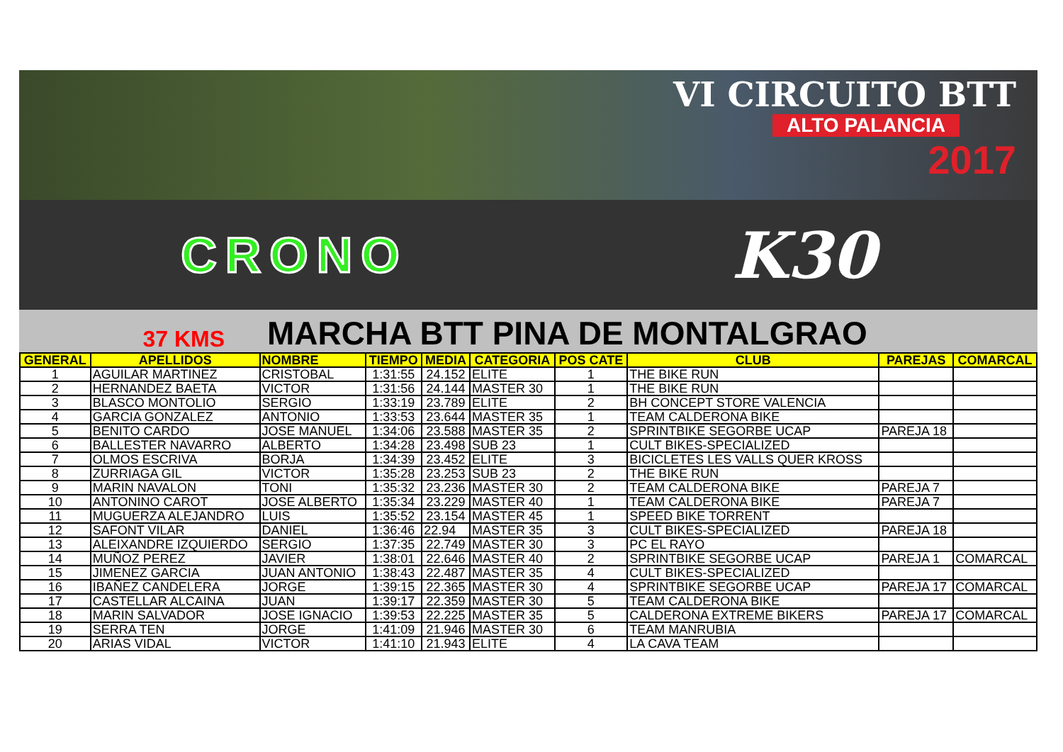VI CIRCUITO BTT
ALTO PALANCIA
2017
CRONO
K30
37 KMS
MARCHA BTT PINA DE MONTALGRAO
| GENERAL | APELLIDOS | NOMBRE | TIEMPO | MEDIA | CATEGORIA | POS CATE | CLUB | PAREJAS | COMARCAL |
| --- | --- | --- | --- | --- | --- | --- | --- | --- | --- |
| 1 | AGUILAR MARTINEZ | CRISTOBAL | 1:31:55 | 24.152 | ELITE | 1 | THE BIKE RUN | | |
| 2 | HERNANDEZ BAETA | VICTOR | 1:31:56 | 24.144 | MASTER 30 | 1 | THE BIKE RUN | | |
| 3 | BLASCO MONTOLIO | SERGIO | 1:33:19 | 23.789 | ELITE | 2 | BH CONCEPT STORE VALENCIA | | |
| 4 | GARCIA GONZALEZ | ANTONIO | 1:33:53 | 23.644 | MASTER 35 | 1 | TEAM CALDERONA BIKE | | |
| 5 | BENITO CARDO | JOSE MANUEL | 1:34:06 | 23.588 | MASTER 35 | 2 | SPRINTBIKE SEGORBE UCAP | PAREJA 18 | |
| 6 | BALLESTER NAVARRO | ALBERTO | 1:34:28 | 23.498 | SUB 23 | 1 | CULT BIKES-SPECIALIZED | | |
| 7 | OLMOS ESCRIVA | BORJA | 1:34:39 | 23.452 | ELITE | 3 | BICICLETES LES VALLS QUER KROSS | | |
| 8 | ZURRIAGA GIL | VICTOR | 1:35:28 | 23.253 | SUB 23 | 2 | THE BIKE RUN | | |
| 9 | MARIN NAVALON | TONI | 1:35:32 | 23.236 | MASTER 30 | 2 | TEAM CALDERONA BIKE | PAREJA 7 | |
| 10 | ANTONINO CAROT | JOSE ALBERTO | 1:35:34 | 23.229 | MASTER 40 | 1 | TEAM CALDERONA BIKE | PAREJA 7 | |
| 11 | MUGUERZA ALEJANDRO | LUIS | 1:35:52 | 23.154 | MASTER 45 | 1 | SPEED BIKE TORRENT | | |
| 12 | SAFONT VILAR | DANIEL | 1:36:46 | 22.94 | MASTER 35 | 3 | CULT BIKES-SPECIALIZED | PAREJA 18 | |
| 13 | ALEIXANDRE IZQUIERDO | SERGIO | 1:37:35 | 22.749 | MASTER 30 | 3 | PC EL RAYO | | |
| 14 | MUÑOZ PEREZ | JAVIER | 1:38:01 | 22.646 | MASTER 40 | 2 | SPRINTBIKE SEGORBE UCAP | PAREJA 1 | COMARCAL |
| 15 | JIMENEZ GARCIA | JUAN ANTONIO | 1:38:43 | 22.487 | MASTER 35 | 4 | CULT BIKES-SPECIALIZED | | |
| 16 | IBAÑEZ CANDELERA | JORGE | 1:39:15 | 22.365 | MASTER 30 | 4 | SPRINTBIKE SEGORBE UCAP | PAREJA 17 | COMARCAL |
| 17 | CASTELLAR ALCAINA | JUAN | 1:39:17 | 22.359 | MASTER 30 | 5 | TEAM CALDERONA BIKE | | |
| 18 | MARIN SALVADOR | JOSE IGNACIO | 1:39:53 | 22.225 | MASTER 35 | 5 | CALDERONA EXTREME BIKERS | PAREJA 17 | COMARCAL |
| 19 | SERRA TEN | JORGE | 1:41:09 | 21.946 | MASTER 30 | 6 | TEAM MANRUBIA | | |
| 20 | ARIAS VIDAL | VICTOR | 1:41:10 | 21.943 | ELITE | 4 | LA CAVA TEAM | | |